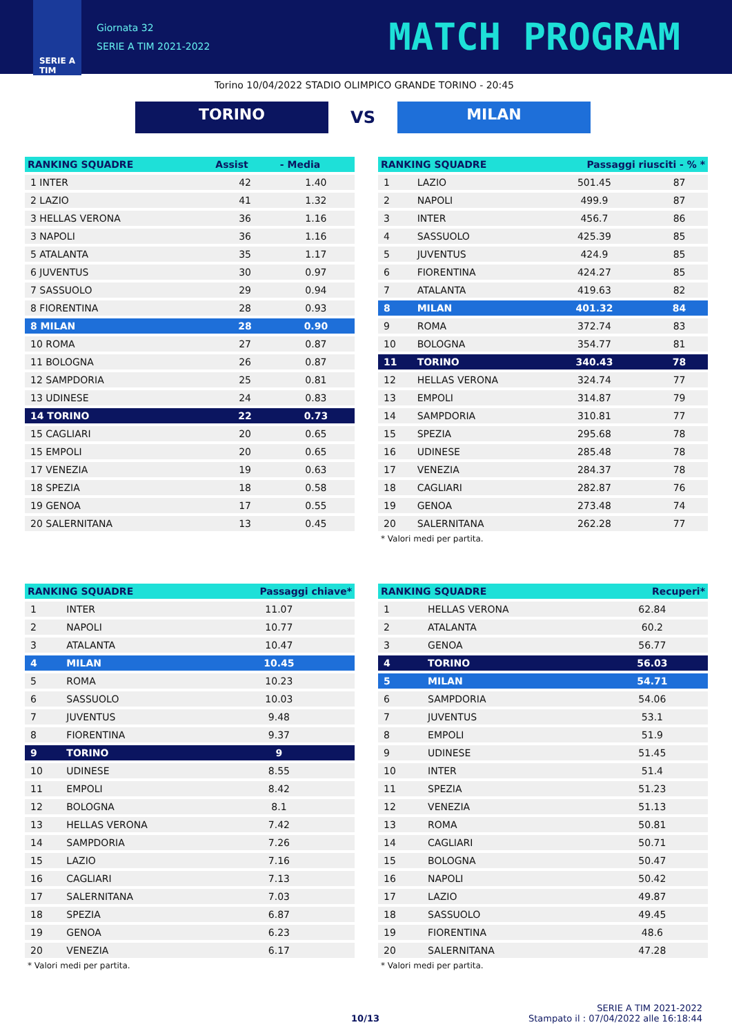SERIE A
TIM
Giornata 32
SERIE A TIM 2021-2022
MATCH PROGRAM
Torino 10/04/2022 STADIO OLIMPICO GRANDE TORINO - 20:45
TORINO
VS
MILAN
| RANKING SQUADRE | Assist | - Media |
| --- | --- | --- |
| 1 INTER | 42 | 1.40 |
| 2 LAZIO | 41 | 1.32 |
| 3 HELLAS VERONA | 36 | 1.16 |
| 3 NAPOLI | 36 | 1.16 |
| 5 ATALANTA | 35 | 1.17 |
| 6 JUVENTUS | 30 | 0.97 |
| 7 SASSUOLO | 29 | 0.94 |
| 8 FIORENTINA | 28 | 0.93 |
| 8 MILAN | 28 | 0.90 |
| 10 ROMA | 27 | 0.87 |
| 11 BOLOGNA | 26 | 0.87 |
| 12 SAMPDORIA | 25 | 0.81 |
| 13 UDINESE | 24 | 0.83 |
| 14 TORINO | 22 | 0.73 |
| 15 CAGLIARI | 20 | 0.65 |
| 15 EMPOLI | 20 | 0.65 |
| 17 VENEZIA | 19 | 0.63 |
| 18 SPEZIA | 18 | 0.58 |
| 19 GENOA | 17 | 0.55 |
| 20 SALERNITANA | 13 | 0.45 |
| RANKING SQUADRE | | Passaggi riusciti - % * | |
| --- | --- | --- | --- |
| 1 | LAZIO | 501.45 | 87 |
| 2 | NAPOLI | 499.9 | 87 |
| 3 | INTER | 456.7 | 86 |
| 4 | SASSUOLO | 425.39 | 85 |
| 5 | JUVENTUS | 424.9 | 85 |
| 6 | FIORENTINA | 424.27 | 85 |
| 7 | ATALANTA | 419.63 | 82 |
| 8 | MILAN | 401.32 | 84 |
| 9 | ROMA | 372.74 | 83 |
| 10 | BOLOGNA | 354.77 | 81 |
| 11 | TORINO | 340.43 | 78 |
| 12 | HELLAS VERONA | 324.74 | 77 |
| 13 | EMPOLI | 314.87 | 79 |
| 14 | SAMPDORIA | 310.81 | 77 |
| 15 | SPEZIA | 295.68 | 78 |
| 16 | UDINESE | 285.48 | 78 |
| 17 | VENEZIA | 284.37 | 78 |
| 18 | CAGLIARI | 282.87 | 76 |
| 19 | GENOA | 273.48 | 74 |
| 20 | SALERNITANA | 262.28 | 77 |
* Valori medi per partita.
| RANKING SQUADRE | | Passaggi chiave* |
| --- | --- | --- |
| 1 | INTER | 11.07 |
| 2 | NAPOLI | 10.77 |
| 3 | ATALANTA | 10.47 |
| 4 | MILAN | 10.45 |
| 5 | ROMA | 10.23 |
| 6 | SASSUOLO | 10.03 |
| 7 | JUVENTUS | 9.48 |
| 8 | FIORENTINA | 9.37 |
| 9 | TORINO | 9 |
| 10 | UDINESE | 8.55 |
| 11 | EMPOLI | 8.42 |
| 12 | BOLOGNA | 8.1 |
| 13 | HELLAS VERONA | 7.42 |
| 14 | SAMPDORIA | 7.26 |
| 15 | LAZIO | 7.16 |
| 16 | CAGLIARI | 7.13 |
| 17 | SALERNITANA | 7.03 |
| 18 | SPEZIA | 6.87 |
| 19 | GENOA | 6.23 |
| 20 | VENEZIA | 6.17 |
* Valori medi per partita.
| RANKING SQUADRE | | Recuperi* |
| --- | --- | --- |
| 1 | HELLAS VERONA | 62.84 |
| 2 | ATALANTA | 60.2 |
| 3 | GENOA | 56.77 |
| 4 | TORINO | 56.03 |
| 5 | MILAN | 54.71 |
| 6 | SAMPDORIA | 54.06 |
| 7 | JUVENTUS | 53.1 |
| 8 | EMPOLI | 51.9 |
| 9 | UDINESE | 51.45 |
| 10 | INTER | 51.4 |
| 11 | SPEZIA | 51.23 |
| 12 | VENEZIA | 51.13 |
| 13 | ROMA | 50.81 |
| 14 | CAGLIARI | 50.71 |
| 15 | BOLOGNA | 50.47 |
| 16 | NAPOLI | 50.42 |
| 17 | LAZIO | 49.87 |
| 18 | SASSUOLO | 49.45 |
| 19 | FIORENTINA | 48.6 |
| 20 | SALERNITANA | 47.28 |
* Valori medi per partita.
10/13
SERIE A TIM 2021-2022
Stampato il : 07/04/2022 alle 16:18:44